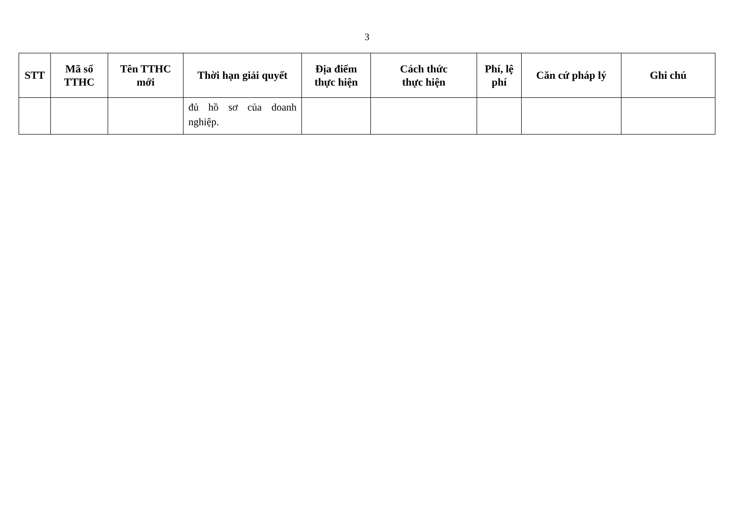3
| STT | Mã số TTHC | Tên TTHC mới | Thời hạn giải quyết | Địa điểm thực hiện | Cách thức thực hiện | Phí, lệ phí | Căn cứ pháp lý | Ghi chú |
| --- | --- | --- | --- | --- | --- | --- | --- | --- |
| | | | đủ hồ sơ của doanh nghiệp. | | | | | |